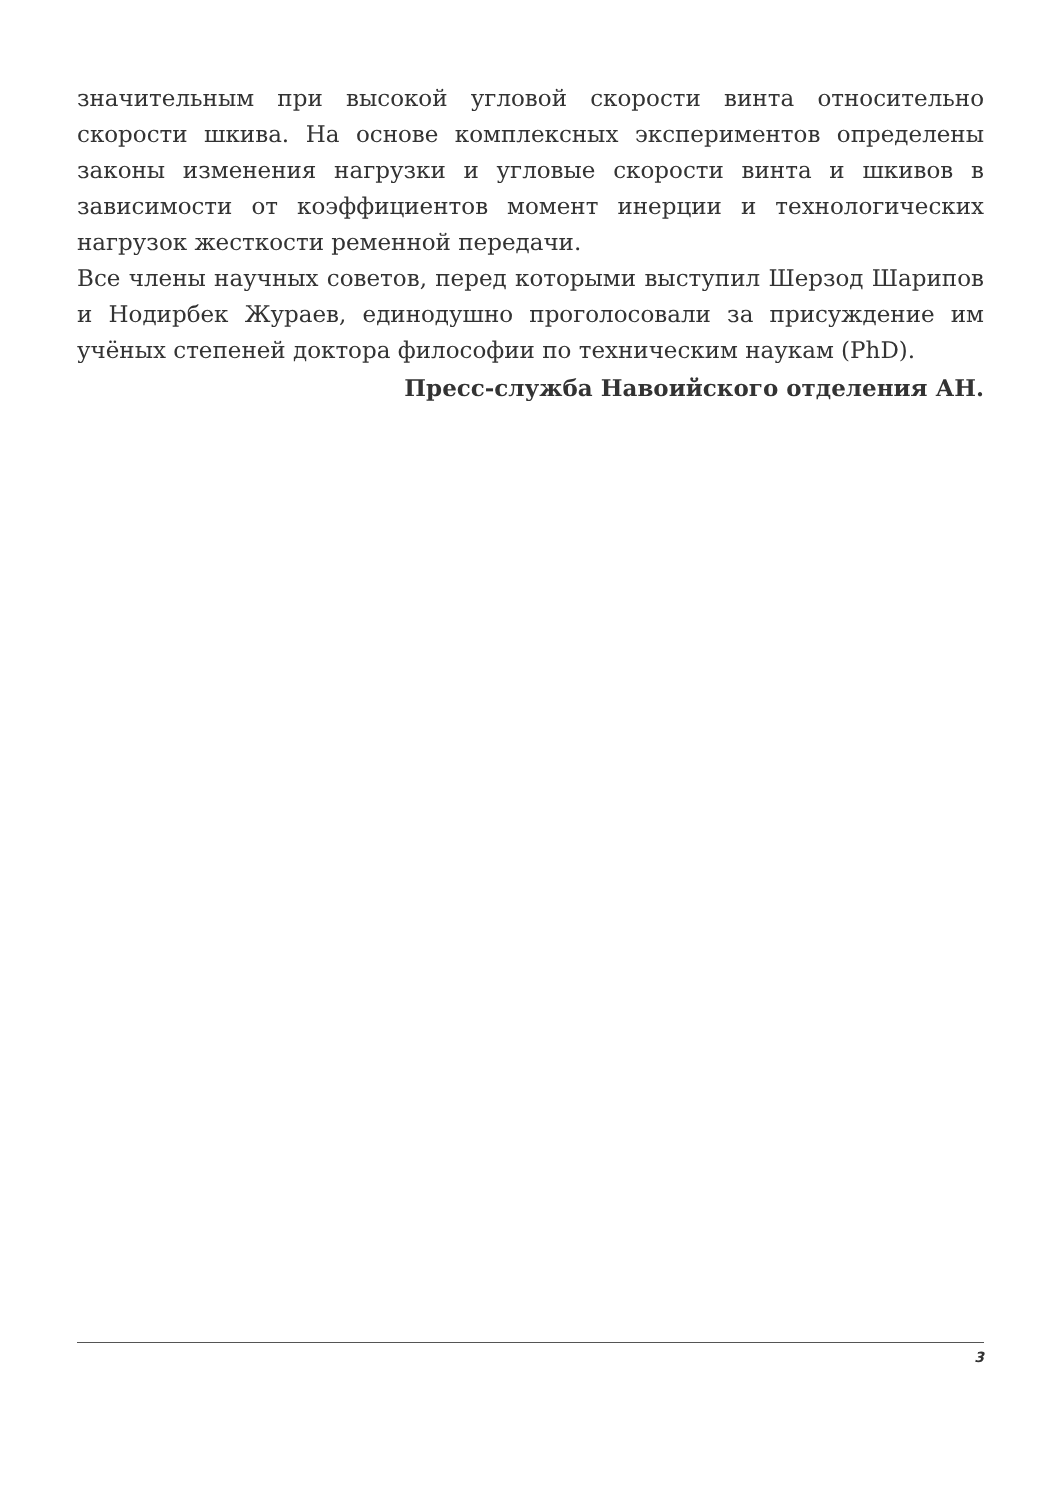значительным при высокой угловой скорости винта относительно скорости шкива. На основе комплексных экспериментов определены законы изменения нагрузки и угловые скорости винта и шкивов в зависимости от коэффициентов момент инерции и технологических нагрузок жесткости ременной передачи.
Все члены научных советов, перед которыми выступил Шерзод Шарипов и Нодирбек Жураев, единодушно проголосовали за присуждение им учёных степеней доктора философии по техническим наукам (PhD).
Пресс-служба Навоийского отделения АН.
3